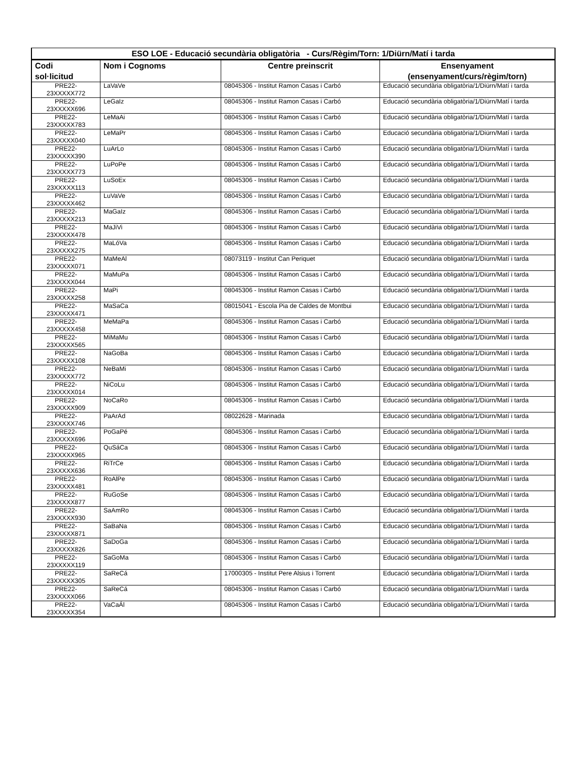| ESO LOE - Educació secundària obligatòria - Curs/Règim/Torn: 1/Diürn/Matí i tarda | | | |
| --- | --- | --- | --- |
| Codi sol·licitud | Nom i Cognoms | Centre preinscrit | Ensenyament (ensenyament/curs/règim/torn) |
| PRE22- 23XXXXX772 | LaVaVe | 08045306 - Institut Ramon Casas i Carbó | Educació secundària obligatòria/1/Diürn/Matí i tarda |
| PRE22- 23XXXXX696 | LeGaIz | 08045306 - Institut Ramon Casas i Carbó | Educació secundària obligatòria/1/Diürn/Matí i tarda |
| PRE22- 23XXXXX783 | LeMaAi | 08045306 - Institut Ramon Casas i Carbó | Educació secundària obligatòria/1/Diürn/Matí i tarda |
| PRE22- 23XXXXX040 | LeMaPr | 08045306 - Institut Ramon Casas i Carbó | Educació secundària obligatòria/1/Diürn/Matí i tarda |
| PRE22- 23XXXXX390 | LuArLo | 08045306 - Institut Ramon Casas i Carbó | Educació secundària obligatòria/1/Diürn/Matí i tarda |
| PRE22- 23XXXXX773 | LuPoPe | 08045306 - Institut Ramon Casas i Carbó | Educació secundària obligatòria/1/Diürn/Matí i tarda |
| PRE22- 23XXXXX113 | LuSoEx | 08045306 - Institut Ramon Casas i Carbó | Educació secundària obligatòria/1/Diürn/Matí i tarda |
| PRE22- 23XXXXX462 | LuVaVe | 08045306 - Institut Ramon Casas i Carbó | Educació secundària obligatòria/1/Diürn/Matí i tarda |
| PRE22- 23XXXXX213 | MaGaIz | 08045306 - Institut Ramon Casas i Carbó | Educació secundària obligatòria/1/Diürn/Matí i tarda |
| PRE22- 23XXXXX478 | MaJiVi | 08045306 - Institut Ramon Casas i Carbó | Educació secundària obligatòria/1/Diürn/Matí i tarda |
| PRE22- 23XXXXX275 | MaLóVa | 08045306 - Institut Ramon Casas i Carbó | Educació secundària obligatòria/1/Diürn/Matí i tarda |
| PRE22- 23XXXXX071 | MaMeAl | 08073119 - Institut Can Periquet | Educació secundària obligatòria/1/Diürn/Matí i tarda |
| PRE22- 23XXXXX044 | MaMuPa | 08045306 - Institut Ramon Casas i Carbó | Educació secundària obligatòria/1/Diürn/Matí i tarda |
| PRE22- 23XXXXX258 | MaPi | 08045306 - Institut Ramon Casas i Carbó | Educació secundària obligatòria/1/Diürn/Matí i tarda |
| PRE22- 23XXXXX471 | MaSaCa | 08015041 - Escola Pia de Caldes de Montbui | Educació secundària obligatòria/1/Diürn/Matí i tarda |
| PRE22- 23XXXXX458 | MeMaPa | 08045306 - Institut Ramon Casas i Carbó | Educació secundària obligatòria/1/Diürn/Matí i tarda |
| PRE22- 23XXXXX565 | MiMaMu | 08045306 - Institut Ramon Casas i Carbó | Educació secundària obligatòria/1/Diürn/Matí i tarda |
| PRE22- 23XXXXX108 | NaGoBa | 08045306 - Institut Ramon Casas i Carbó | Educació secundària obligatòria/1/Diürn/Matí i tarda |
| PRE22- 23XXXXX772 | NeBaMi | 08045306 - Institut Ramon Casas i Carbó | Educació secundària obligatòria/1/Diürn/Matí i tarda |
| PRE22- 23XXXXX014 | NiCoLu | 08045306 - Institut Ramon Casas i Carbó | Educació secundària obligatòria/1/Diürn/Matí i tarda |
| PRE22- 23XXXXX909 | NoCaRo | 08045306 - Institut Ramon Casas i Carbó | Educació secundària obligatòria/1/Diürn/Matí i tarda |
| PRE22- 23XXXXX746 | PaArAd | 08022628 - Marinada | Educació secundària obligatòria/1/Diürn/Matí i tarda |
| PRE22- 23XXXXX696 | PoGaPé | 08045306 - Institut Ramon Casas i Carbó | Educació secundària obligatòria/1/Diürn/Matí i tarda |
| PRE22- 23XXXXX965 | QuSáCa | 08045306 - Institut Ramon Casas i Carbó | Educació secundària obligatòria/1/Diürn/Matí i tarda |
| PRE22- 23XXXXX636 | RiTrCe | 08045306 - Institut Ramon Casas i Carbó | Educació secundària obligatòria/1/Diürn/Matí i tarda |
| PRE22- 23XXXXX481 | RoAlPe | 08045306 - Institut Ramon Casas i Carbó | Educació secundària obligatòria/1/Diürn/Matí i tarda |
| PRE22- 23XXXXX877 | RuGoSe | 08045306 - Institut Ramon Casas i Carbó | Educació secundària obligatòria/1/Diürn/Matí i tarda |
| PRE22- 23XXXXX930 | SaAmRo | 08045306 - Institut Ramon Casas i Carbó | Educació secundària obligatòria/1/Diürn/Matí i tarda |
| PRE22- 23XXXXX871 | SaBaNa | 08045306 - Institut Ramon Casas i Carbó | Educació secundària obligatòria/1/Diürn/Matí i tarda |
| PRE22- 23XXXXX826 | SaDoGa | 08045306 - Institut Ramon Casas i Carbó | Educació secundària obligatòria/1/Diürn/Matí i tarda |
| PRE22- 23XXXXX119 | SaGoMa | 08045306 - Institut Ramon Casas i Carbó | Educació secundària obligatòria/1/Diürn/Matí i tarda |
| PRE22- 23XXXXX305 | SaReCá | 17000305 - Institut Pere Alsius i Torrent | Educació secundària obligatòria/1/Diürn/Matí i tarda |
| PRE22- 23XXXXX066 | SaReCá | 08045306 - Institut Ramon Casas i Carbó | Educació secundària obligatòria/1/Diürn/Matí i tarda |
| PRE22- 23XXXXX354 | VaCaÁl | 08045306 - Institut Ramon Casas i Carbó | Educació secundària obligatòria/1/Diürn/Matí i tarda |